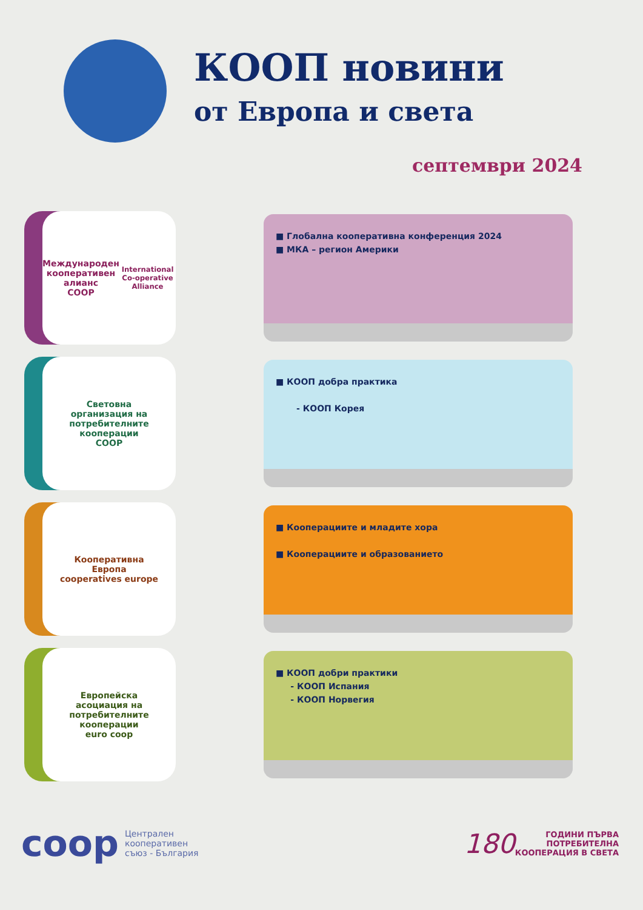КООП новини
от Европа и света
септември 2024
Международен
кооперативен
алианс
COOP
International Co-operative Alliance
■ Глобална кооперативна конференция 2024
■ МКА – регион Америки
Световна
организация на
потребителните
кооперации
COOP
■ КООП добра практика
- КООП Корея
Кооперативна
Европа
cooperatives europe
■ Кооперациите и младите хора
■ Кооперациите и образованието
Европейска
асоциация на
потребителните
кооперации
euro coop
■ КООП добри практики
- КООП Испания
- КООП Норвегия
coop Централен
кооперативен
съюз - България
180 ГОДИНИ ПЪРВА
ПОТРЕБИТЕЛНА
КООПЕРАЦИЯ В СВЕТА